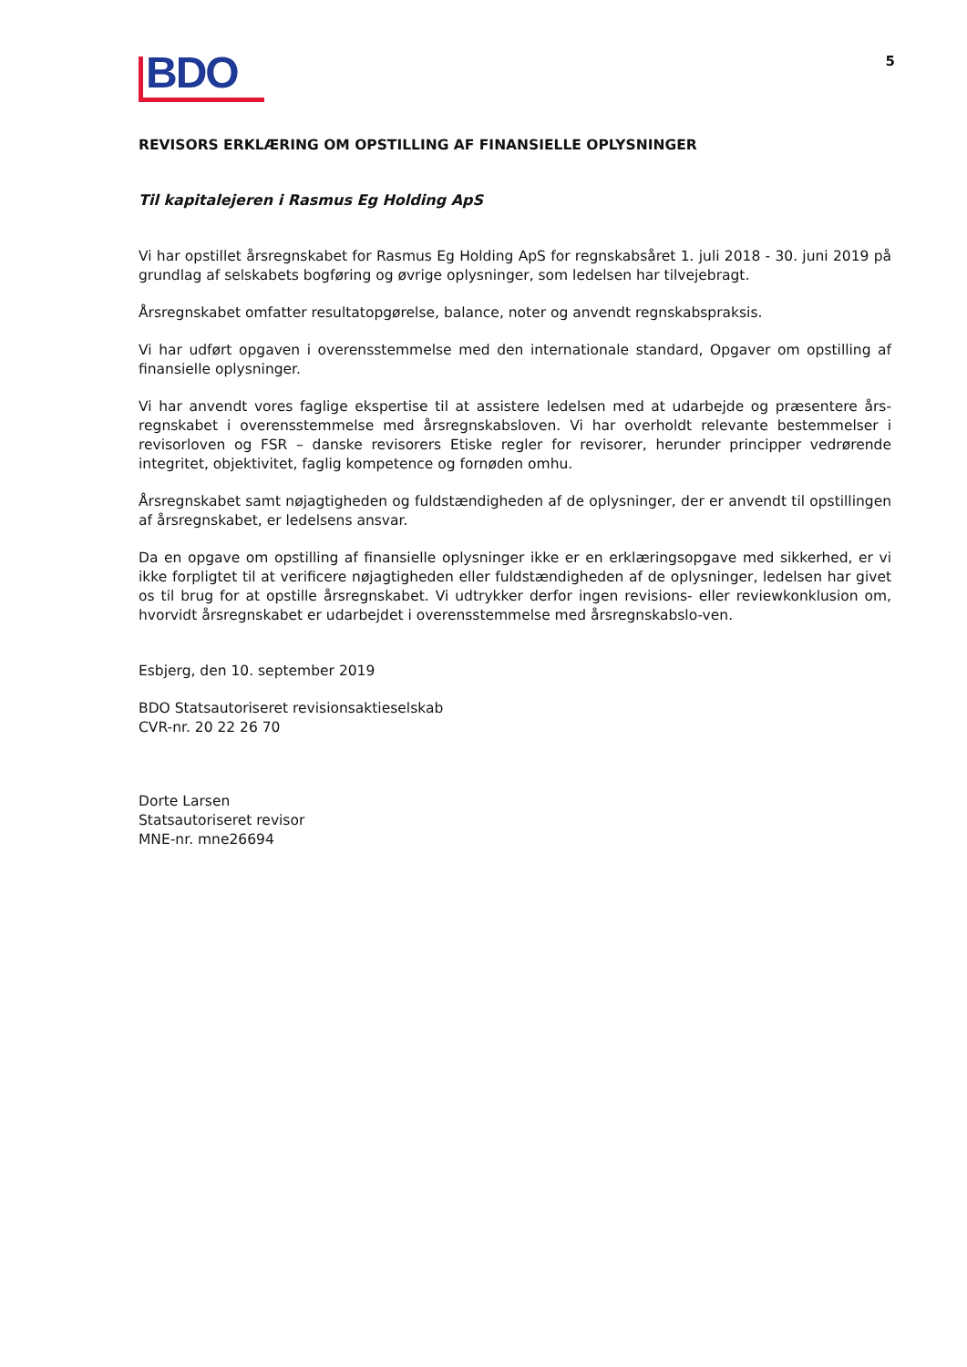BDO
5
REVISORS ERKLÆRING OM OPSTILLING AF FINANSIELLE OPLYSNINGER
Til kapitalejeren i Rasmus Eg Holding ApS
Vi har opstillet årsregnskabet for Rasmus Eg Holding ApS for regnskabsåret 1. juli 2018 - 30. juni 2019 på grundlag af selskabets bogføring og øvrige oplysninger, som ledelsen har tilvejebragt.
Årsregnskabet omfatter resultatopgørelse, balance, noter og anvendt regnskabspraksis.
Vi har udført opgaven i overensstemmelse med den internationale standard, Opgaver om opstilling af finansielle oplysninger.
Vi har anvendt vores faglige ekspertise til at assistere ledelsen med at udarbejde og præsentere års-regnskabet i overensstemmelse med årsregnskabsloven. Vi har overholdt relevante bestemmelser i revisorloven og FSR – danske revisorers Etiske regler for revisorer, herunder principper vedrørende integritet, objektivitet, faglig kompetence og fornøden omhu.
Årsregnskabet samt nøjagtigheden og fuldstændigheden af de oplysninger, der er anvendt til opstillingen af årsregnskabet, er ledelsens ansvar.
Da en opgave om opstilling af finansielle oplysninger ikke er en erklæringsopgave med sikkerhed, er vi ikke forpligtet til at verificere nøjagtigheden eller fuldstændigheden af de oplysninger, ledelsen har givet os til brug for at opstille årsregnskabet. Vi udtrykker derfor ingen revisions- eller reviewkonklusion om, hvorvidt årsregnskabet er udarbejdet i overensstemmelse med årsregnskabslo-ven.
Esbjerg, den 10. september 2019
BDO Statsautoriseret revisionsaktieselskab
CVR-nr. 20 22 26 70
Dorte Larsen
Statsautoriseret revisor
MNE-nr. mne26694